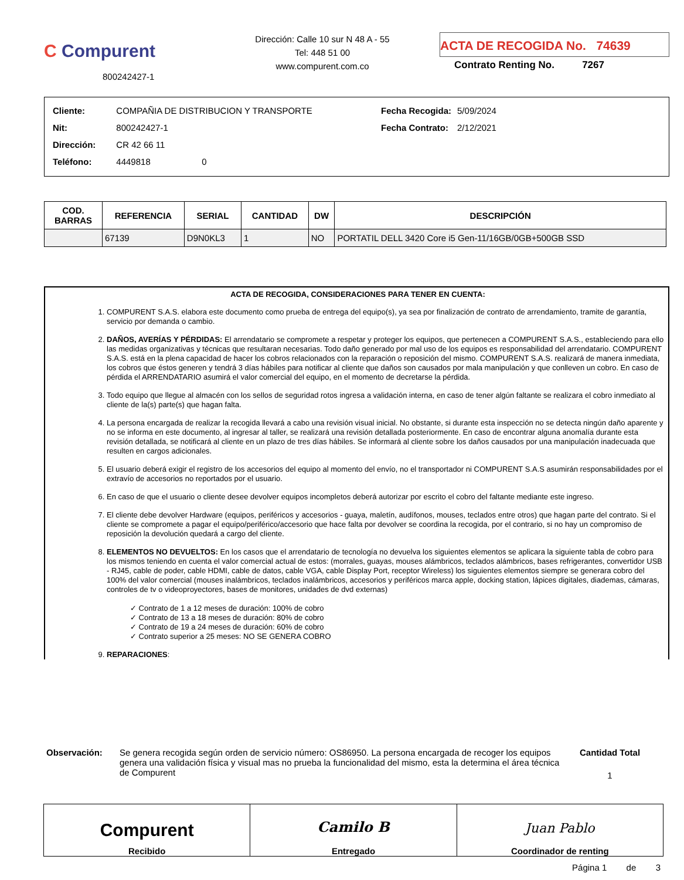C Compurent
800242427-1
Dirección: Calle 10 sur N 48 A - 55
Tel: 448 51 00
www.compurent.com.co
ACTA DE RECOGIDA No. 74639
Contrato Renting No. 7267
| Cliente: | COMPAÑIA DE DISTRIBUCION Y TRANSPORTE |
| Nit: | 800242427-1 |
| Dirección: | CR 42 66 11 |
| Teléfono: | 4449818 0 |
| Fecha Recogida: | 5/09/2024 |
| Fecha Contrato: | 2/12/2021 |
| COD. BARRAS | REFERENCIA | SERIAL | CANTIDAD | DW | DESCRIPCIÓN |
| --- | --- | --- | --- | --- | --- |
| | 67139 | D9N0KL3 | 1 | NO | PORTATIL DELL 3420 Core i5 Gen-11/16GB/0GB+500GB SSD |
ACTA DE RECOGIDA, CONSIDERACIONES PARA TENER EN CUENTA:
1. COMPURENT S.A.S. elabora este documento como prueba de entrega del equipo(s), ya sea por finalización de contrato de arrendamiento, tramite de garantía, servicio por demanda o cambio.
2. DAÑOS, AVERÍAS Y PÉRDIDAS: El arrendatario se compromete a respetar y proteger los equipos, que pertenecen a COMPURENT S.A.S., estableciendo para ello las medidas organizativas y técnicas que resultaran necesarias. Todo daño generado por mal uso de los equipos es responsabilidad del arrendatario. COMPURENT S.A.S. está en la plena capacidad de hacer los cobros relacionados con la reparación o reposición del mismo. COMPURENT S.A.S. realizará de manera inmediata, los cobros que éstos generen y tendrá 3 días hábiles para notificar al cliente que daños son causados por mala manipulación y que conlleven un cobro. En caso de pérdida el ARRENDATARIO asumirá el valor comercial del equipo, en el momento de decretarse la pérdida.
3. Todo equipo que llegue al almacén con los sellos de seguridad rotos ingresa a validación interna, en caso de tener algún faltante se realizara el cobro inmediato al cliente de la(s) parte(s) que hagan falta.
4. La persona encargada de realizar la recogida llevará a cabo una revisión visual inicial. No obstante, si durante esta inspección no se detecta ningún daño aparente y no se informa en este documento, al ingresar al taller, se realizará una revisión detallada posteriormente. En caso de encontrar alguna anomalía durante esta revisión detallada, se notificará al cliente en un plazo de tres días hábiles. Se informará al cliente sobre los daños causados por una manipulación inadecuada que resulten en cargos adicionales.
5. El usuario deberá exigir el registro de los accesorios del equipo al momento del envío, no el transportador ni COMPURENT S.A.S asumirán responsabilidades por el extravío de accesorios no reportados por el usuario.
6. En caso de que el usuario o cliente desee devolver equipos incompletos deberá autorizar por escrito el cobro del faltante mediante este ingreso.
7. El cliente debe devolver Hardware (equipos, periféricos y accesorios - guaya, maletín, audífonos, mouses, teclados entre otros) que hagan parte del contrato. Si el cliente se compromete a pagar el equipo/periférico/accesorio que hace falta por devolver se coordina la recogida, por el contrario, si no hay un compromiso de reposición la devolución quedará a cargo del cliente.
8. ELEMENTOS NO DEVUELTOS: En los casos que el arrendatario de tecnología no devuelva los siguientes elementos se aplicara la siguiente tabla de cobro para los mismos teniendo en cuenta el valor comercial actual de estos: (morrales, guayas, mouses alámbricos, teclados alámbricos, bases refrigerantes, convertidor USB - RJ45, cable de poder, cable HDMI, cable de datos, cable VGA, cable Display Port, receptor Wireless) los siguientes elementos siempre se generara cobro del 100% del valor comercial (mouses inalámbricos, teclados inalámbricos, accesorios y periféricos marca apple, docking station, lápices digitales, diademas, cámaras, controles de tv o videoproyectores, bases de monitores, unidades de dvd externas)
✓ Contrato de 1 a 12 meses de duración: 100% de cobro
✓ Contrato de 13 a 18 meses de duración: 80% de cobro
✓ Contrato de 19 a 24 meses de duración: 60% de cobro
✓ Contrato superior a 25 meses: NO SE GENERA COBRO
9. REPARACIONES:
Observación: Se genera recogida según orden de servicio número: OS86950. La persona encargada de recoger los equipos genera una validación física y visual mas no prueba la funcionalidad del mismo, esta la determina el área técnica de Compurent
Cantidad Total
1
Compurent
Recibido
Camilo B
Entregado
Juan Pablo
Coordinador de renting
Página 1 de 3